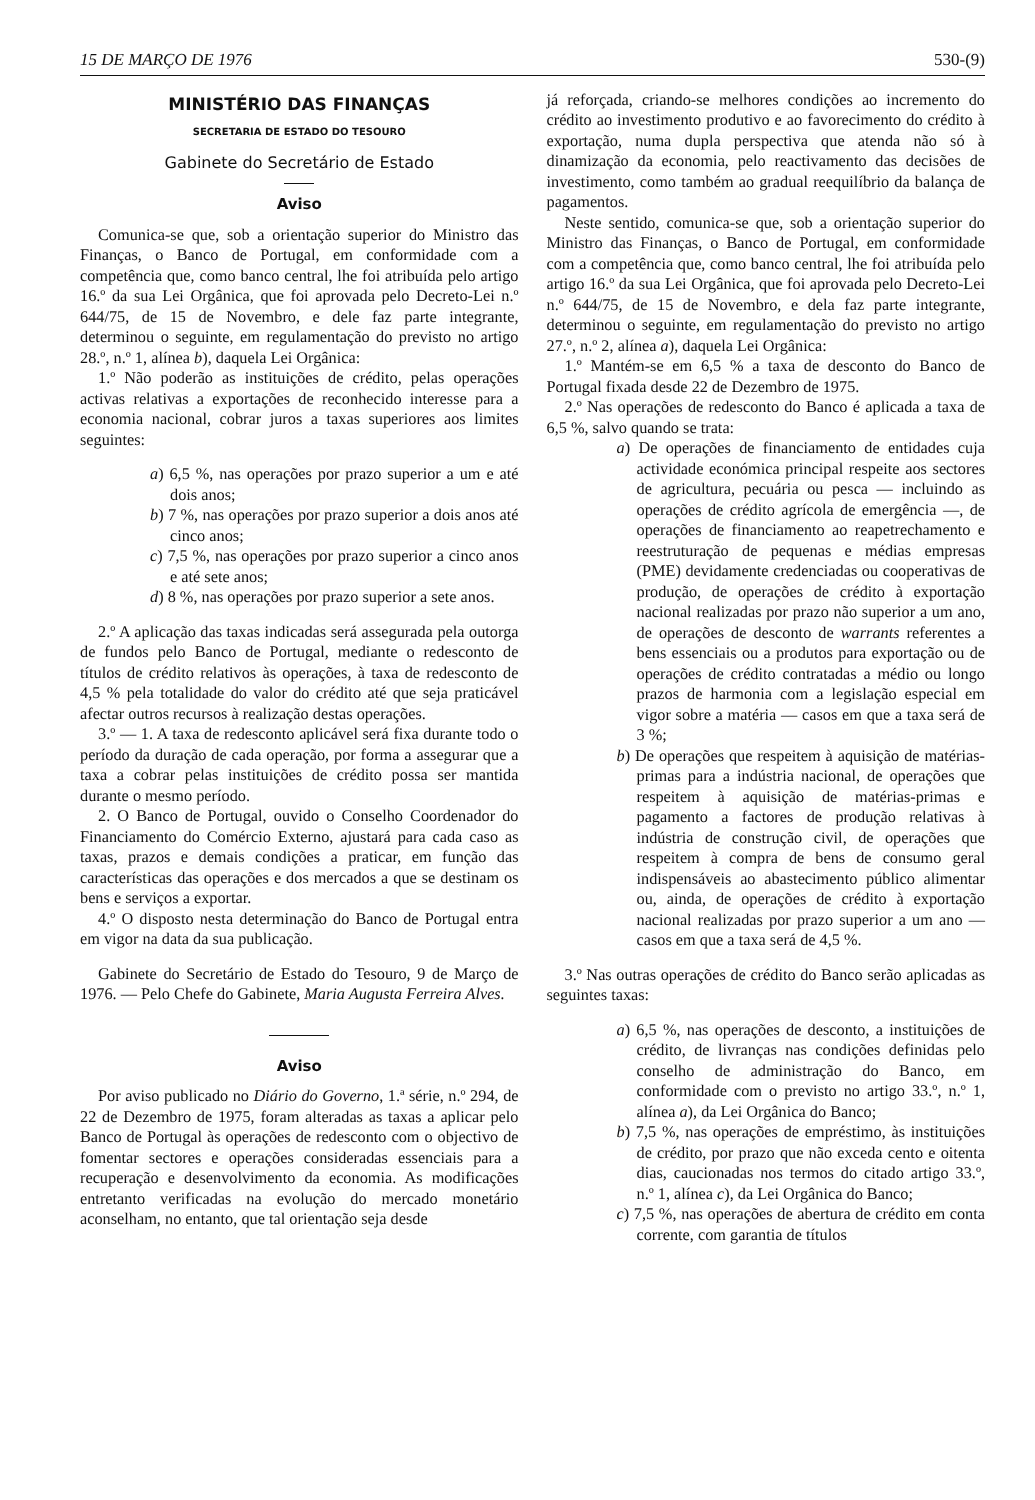15 DE MARÇO DE 1976 530-(9)
MINISTÉRIO DAS FINANÇAS
SECRETARIA DE ESTADO DO TESOURO
Gabinete do Secretário de Estado
Aviso
Comunica-se que, sob a orientação superior do Ministro das Finanças, o Banco de Portugal, em conformidade com a competência que, como banco central, lhe foi atribuída pelo artigo 16.º da sua Lei Orgânica, que foi aprovada pelo Decreto-Lei n.º 644/75, de 15 de Novembro, e dele faz parte integrante, determinou o seguinte, em regulamentação do previsto no artigo 28.º, n.º 1, alínea b), daquela Lei Orgânica:
1.º Não poderão as instituições de crédito, pelas operações activas relativas a exportações de reconhecido interesse para a economia nacional, cobrar juros a taxas superiores aos limites seguintes:
a) 6,5 %, nas operações por prazo superior a um e até dois anos;
b) 7 %, nas operações por prazo superior a dois anos até cinco anos;
c) 7,5 %, nas operações por prazo superior a cinco anos e até sete anos;
d) 8 %, nas operações por prazo superior a sete anos.
2.º A aplicação das taxas indicadas será assegurada pela outorga de fundos pelo Banco de Portugal, mediante o redesconto de títulos de crédito relativos às operações, à taxa de redesconto de 4,5 % pela totalidade do valor do crédito até que seja praticável afectar outros recursos à realização destas operações.
3.º — 1. A taxa de redesconto aplicável será fixa durante todo o período da duração de cada operação, por forma a assegurar que a taxa a cobrar pelas instituições de crédito possa ser mantida durante o mesmo período.
2. O Banco de Portugal, ouvido o Conselho Coordenador do Financiamento do Comércio Externo, ajustará para cada caso as taxas, prazos e demais condições a praticar, em função das características das operações e dos mercados a que se destinam os bens e serviços a exportar.
4.º O disposto nesta determinação do Banco de Portugal entra em vigor na data da sua publicação.
Gabinete do Secretário de Estado do Tesouro, 9 de Março de 1976. — Pelo Chefe do Gabinete, Maria Augusta Ferreira Alves.
Aviso
Por aviso publicado no Diário do Governo, 1.ª série, n.º 294, de 22 de Dezembro de 1975, foram alteradas as taxas a aplicar pelo Banco de Portugal às operações de redesconto com o objectivo de fomentar sectores e operações consideradas essenciais para a recuperação e desenvolvimento da economia. As modificações entretanto verificadas na evolução do mercado monetário aconselham, no entanto, que tal orientação seja desde
já reforçada, criando-se melhores condições ao incremento do crédito ao investimento produtivo e ao favorecimento do crédito à exportação, numa dupla perspectiva que atenda não só à dinamização da economia, pelo reactivamento das decisões de investimento, como também ao gradual reequilíbrio da balança de pagamentos.
Neste sentido, comunica-se que, sob a orientação superior do Ministro das Finanças, o Banco de Portugal, em conformidade com a competência que, como banco central, lhe foi atribuída pelo artigo 16.º da sua Lei Orgânica, que foi aprovada pelo Decreto-Lei n.º 644/75, de 15 de Novembro, e dela faz parte integrante, determinou o seguinte, em regulamentação do previsto no artigo 27.º, n.º 2, alínea a), daquela Lei Orgânica:
1.º Mantém-se em 6,5 % a taxa de desconto do Banco de Portugal fixada desde 22 de Dezembro de 1975.
2.º Nas operações de redesconto do Banco é aplicada a taxa de 6,5 %, salvo quando se trata:
a) De operações de financiamento de entidades cuja actividade económica principal respeite aos sectores de agricultura, pecuária ou pesca — incluindo as operações de crédito agrícola de emergência —, de operações de financiamento ao reapetrechamento e reestruturação de pequenas e médias empresas (PME) devidamente credenciadas ou cooperativas de produção, de operações de crédito à exportação nacional realizadas por prazo não superior a um ano, de operações de desconto de warrants referentes a bens essenciais ou a produtos para exportação ou de operações de crédito contratadas a médio ou longo prazos de harmonia com a legislação especial em vigor sobre a matéria — casos em que a taxa será de 3 %;
b) De operações que respeitem à aquisição de matérias-primas para a indústria nacional, de operações que respeitem à aquisição de matérias-primas e pagamento a factores de produção relativas à indústria de construção civil, de operações que respeitem à compra de bens de consumo geral indispensáveis ao abastecimento público alimentar ou, ainda, de operações de crédito à exportação nacional realizadas por prazo superior a um ano — casos em que a taxa será de 4,5 %.
3.º Nas outras operações de crédito do Banco serão aplicadas as seguintes taxas:
a) 6,5 %, nas operações de desconto, a instituições de crédito, de livranças nas condições definidas pelo conselho de administração do Banco, em conformidade com o previsto no artigo 33.º, n.º 1, alínea a), da Lei Orgânica do Banco;
b) 7,5 %, nas operações de empréstimo, às instituições de crédito, por prazo que não exceda cento e oitenta dias, caucionadas nos termos do citado artigo 33.º, n.º 1, alínea c), da Lei Orgânica do Banco;
c) 7,5 %, nas operações de abertura de crédito em conta corrente, com garantia de títulos